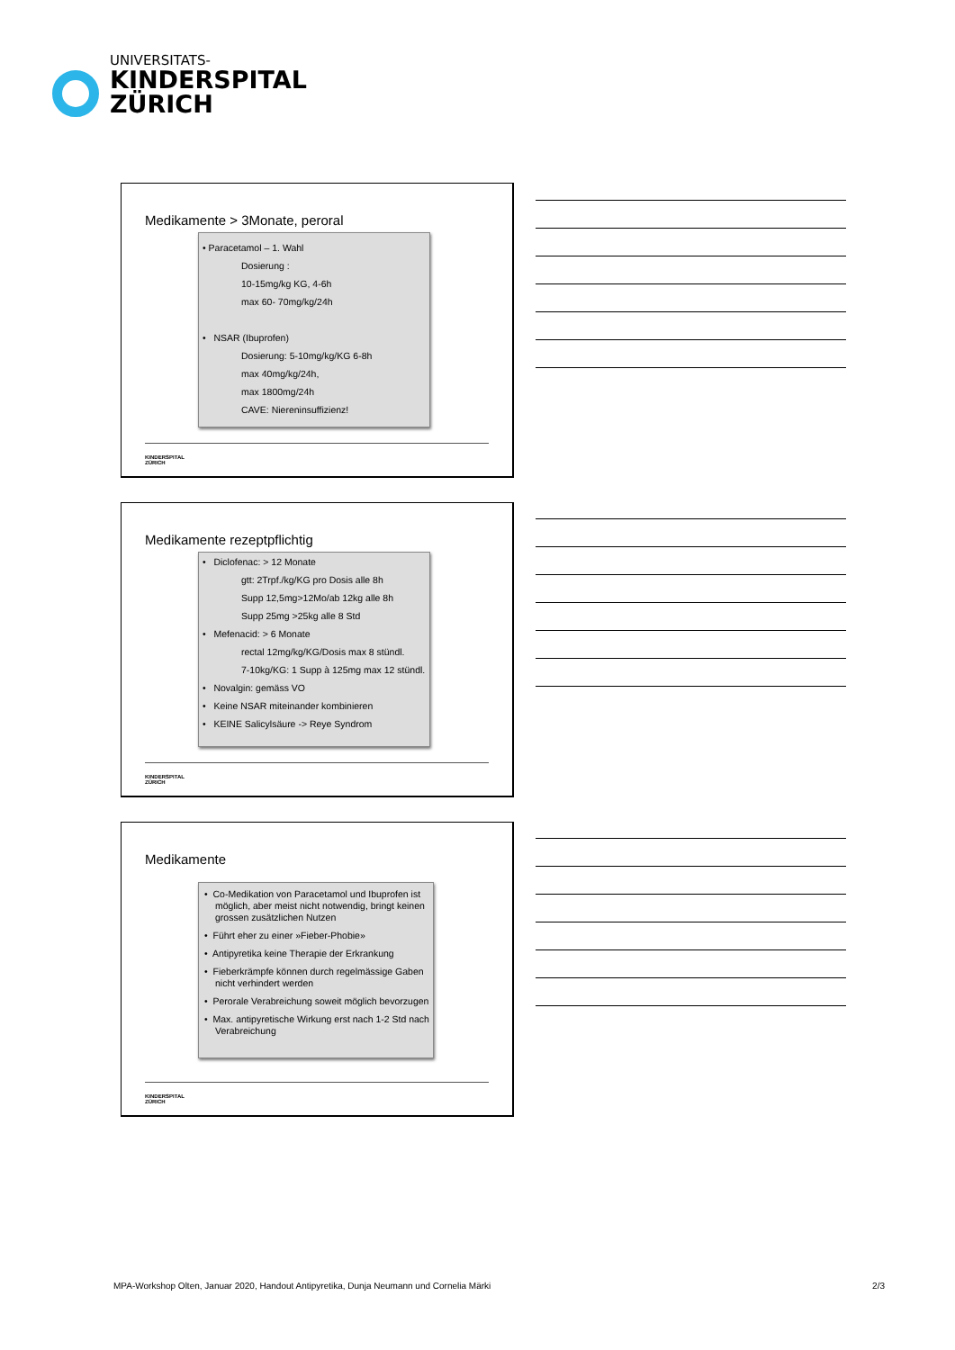UNIVERSITATS-
KINDERSPITAL
ZÜRICH
Medikamente > 3Monate, peroral
• Paracetamol – 1. Wahl
Dosierung :
10-15mg/kg KG, 4-6h
max 60- 70mg/kg/24h
• NSAR (Ibuprofen)
Dosierung: 5-10mg/kg/KG 6-8h
max 40mg/kg/24h,
max 1800mg/24h
CAVE: Niereninsuffizienz!
KINDERSPITAL
ZÜRICH
Medikamente rezeptpflichtig
• Diclofenac: > 12 Monate
gtt: 2Trpf./kg/KG pro Dosis alle 8h
Supp 12,5mg>12Mo/ab 12kg alle 8h
Supp 25mg >25kg alle 8 Std
• Mefenacid: > 6 Monate
rectal 12mg/kg/KG/Dosis max 8 stündl.
7-10kg/KG: 1 Supp à 125mg max 12 stündl.
• Novalgin: gemäss VO
• Keine NSAR miteinander kombinieren
• KEINE Salicylsäure -> Reye Syndrom
KINDERSPITAL
ZÜRICH
Medikamente
• Co-Medikation von Paracetamol und Ibuprofen ist möglich, aber meist nicht notwendig, bringt keinen grossen zusätzlichen Nutzen
• Führt eher zu einer »Fieber-Phobie»
• Antipyretika keine Therapie der Erkrankung
• Fieberkrämpfe können durch regelmässige Gaben nicht verhindert werden
• Perorale Verabreichung soweit möglich bevorzugen
• Max. antipyretische Wirkung erst nach 1-2 Std nach Verabreichung
KINDERSPITAL
ZÜRICH
MPA-Workshop Olten, Januar 2020, Handout Antipyretika, Dunja Neumann und Cornelia Märki 2/3